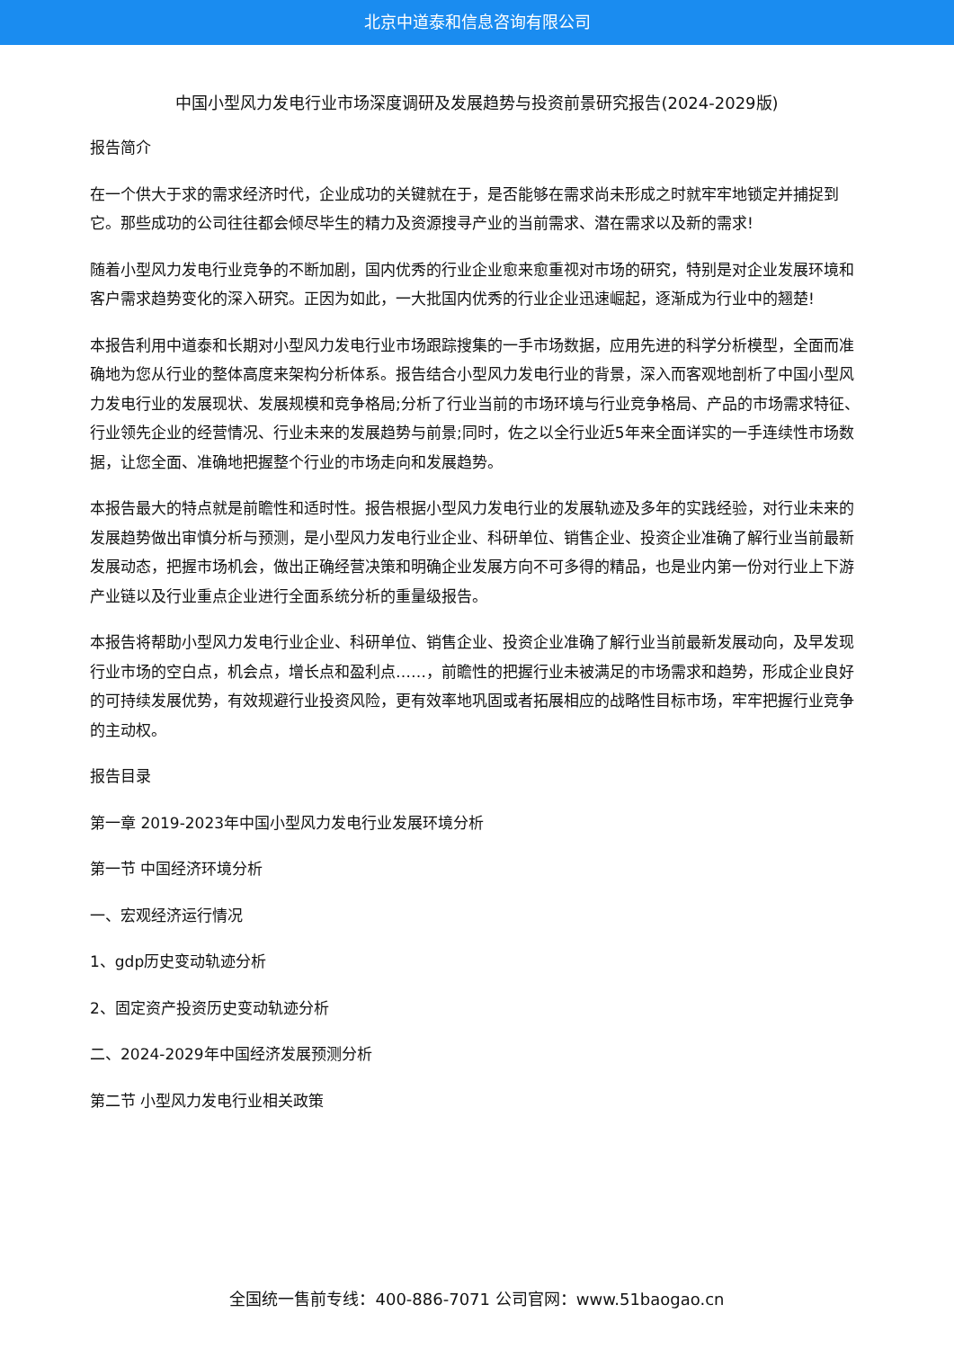北京中道泰和信息咨询有限公司
中国小型风力发电行业市场深度调研及发展趋势与投资前景研究报告(2024-2029版)
报告简介
在一个供大于求的需求经济时代，企业成功的关键就在于，是否能够在需求尚未形成之时就牢牢地锁定并捕捉到它。那些成功的公司往往都会倾尽毕生的精力及资源搜寻产业的当前需求、潜在需求以及新的需求!
随着小型风力发电行业竞争的不断加剧，国内优秀的行业企业愈来愈重视对市场的研究，特别是对企业发展环境和客户需求趋势变化的深入研究。正因为如此，一大批国内优秀的行业企业迅速崛起，逐渐成为行业中的翘楚!
本报告利用中道泰和长期对小型风力发电行业市场跟踪搜集的一手市场数据，应用先进的科学分析模型，全面而准确地为您从行业的整体高度来架构分析体系。报告结合小型风力发电行业的背景，深入而客观地剖析了中国小型风力发电行业的发展现状、发展规模和竞争格局;分析了行业当前的市场环境与行业竞争格局、产品的市场需求特征、行业领先企业的经营情况、行业未来的发展趋势与前景;同时，佐之以全行业近5年来全面详实的一手连续性市场数据，让您全面、准确地把握整个行业的市场走向和发展趋势。
本报告最大的特点就是前瞻性和适时性。报告根据小型风力发电行业的发展轨迹及多年的实践经验，对行业未来的发展趋势做出审慎分析与预测，是小型风力发电行业企业、科研单位、销售企业、投资企业准确了解行业当前最新发展动态，把握市场机会，做出正确经营决策和明确企业发展方向不可多得的精品，也是业内第一份对行业上下游产业链以及行业重点企业进行全面系统分析的重量级报告。
本报告将帮助小型风力发电行业企业、科研单位、销售企业、投资企业准确了解行业当前最新发展动向，及早发现行业市场的空白点，机会点，增长点和盈利点……，前瞻性的把握行业未被满足的市场需求和趋势，形成企业良好的可持续发展优势，有效规避行业投资风险，更有效率地巩固或者拓展相应的战略性目标市场，牢牢把握行业竞争的主动权。
报告目录
第一章 2019-2023年中国小型风力发电行业发展环境分析
第一节 中国经济环境分析
一、宏观经济运行情况
1、gdp历史变动轨迹分析
2、固定资产投资历史变动轨迹分析
二、2024-2029年中国经济发展预测分析
第二节 小型风力发电行业相关政策
全国统一售前专线：400-886-7071 公司官网：www.51baogao.cn